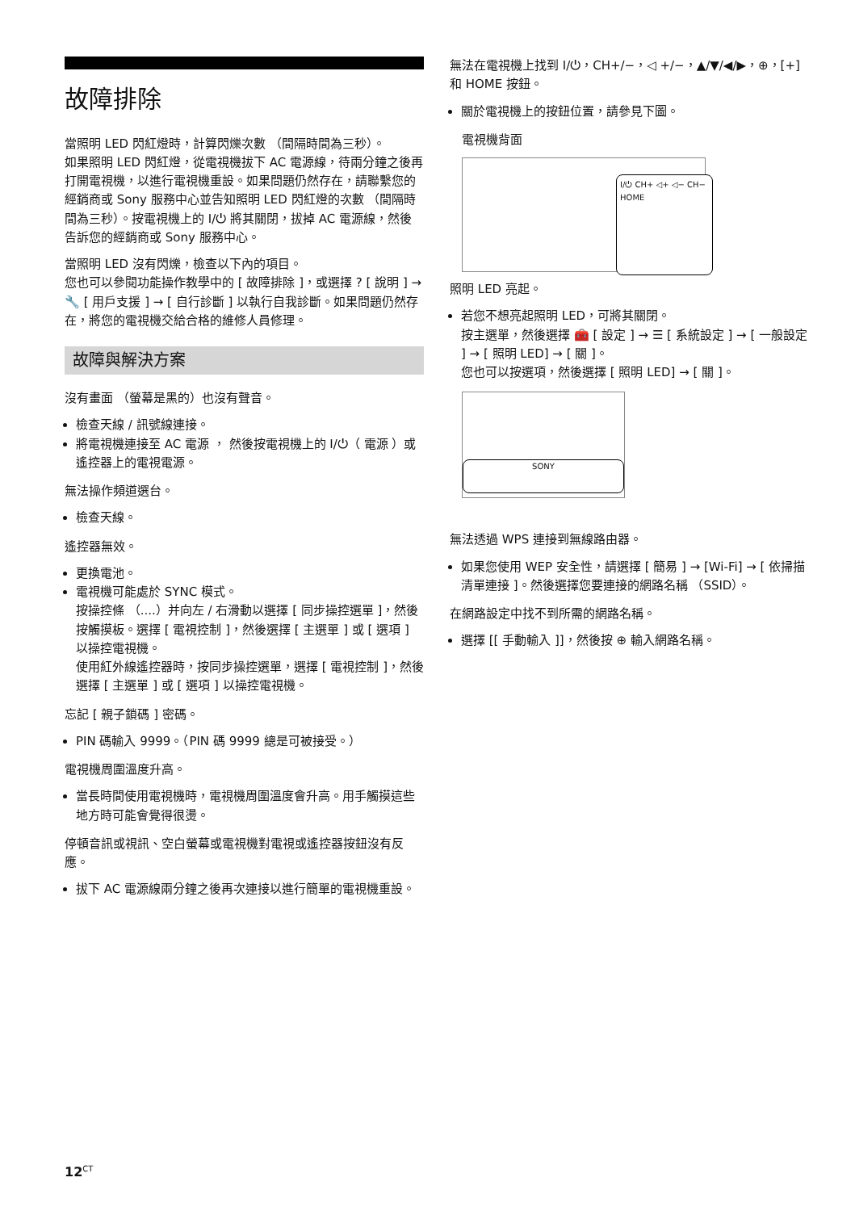故障排除
當照明 LED 閃紅燈時，計算閃爍次數 （間隔時間為三秒）。
如果照明 LED 閃紅燈，從電視機拔下 AC 電源線，待兩分鐘之後再打開電視機，以進行電視機重設。如果問題仍然存在，請聯繫您的經銷商或 Sony 服務中心並告知照明 LED 閃紅燈的次數 （間隔時間為三秒）。按電視機上的 I/⏻ 將其關閉，拔掉 AC 電源線，然後告訴您的經銷商或 Sony 服務中心。
當照明 LED 沒有閃爍，檢查以下內的項目。
您也可以參閱功能操作教學中的 [ 故障排除 ]，或選擇 ? [ 說明 ] → 🔧 [ 用戶支援 ] → [ 自行診斷 ] 以執行自我診斷。如果問題仍然存在，將您的電視機交給合格的維修人員修理。
故障與解決方案
沒有畫面 （螢幕是黑的）也沒有聲音。
檢查天線 / 訊號線連接。
將電視機連接至 AC 電源 ， 然後按電視機上的 I/⏻（ 電源 ）或遙控器上的電視電源。
無法操作頻道選台。
檢查天線。
遙控器無效。
更換電池。
電視機可能處於 SYNC 模式。
按操控條 （....）并向左 / 右滑動以選擇 [ 同步操控選單 ]，然後按觸摸板。選擇 [ 電視控制 ]，然後選擇 [ 主選單 ] 或 [ 選項 ] 以操控電視機。
使用紅外線遙控器時，按同步操控選單，選擇 [ 電視控制 ]，然後選擇 [ 主選單 ] 或 [ 選項 ] 以操控電視機。
忘記 [ 親子鎖碼 ] 密碼。
PIN 碼輸入 9999。（PIN 碼 9999 總是可被接受。）
電視機周圍溫度升高。
當長時間使用電視機時，電視機周圍溫度會升高。用手觸摸這些地方時可能會覺得很燙。
停頓音訊或視訊、空白螢幕或電視機對電視或遙控器按鈕沒有反應。
拔下 AC 電源線兩分鐘之後再次連接以進行簡單的電視機重設。
無法在電視機上找到 I/⏻，CH+/−，◁ +/−，▲/▼/◀/▶，⊕，[+] 和 HOME 按鈕。
關於電視機上的按鈕位置，請參見下圖。
電視機背面
I/⏻ CH+ ◁+ ◁− CH− HOME
照明 LED 亮起。
若您不想亮起照明 LED，可將其關閉。
按主選單，然後選擇 🧰 [ 設定 ] → ☰ [ 系統設定 ] → [ 一般設定 ] → [ 照明 LED] → [ 關 ]。
您也可以按選項，然後選擇 [ 照明 LED] → [ 關 ]。
SONY
無法透過 WPS 連接到無線路由器。
如果您使用 WEP 安全性，請選擇 [ 簡易 ] → [Wi-Fi] → [ 依掃描清單連接 ]。然後選擇您要連接的網路名稱 （SSID）。
在網路設定中找不到所需的網路名稱。
選擇 [[ 手動輸入 ]]，然後按 ⊕ 輸入網路名稱。
12<sup>CT</sup>